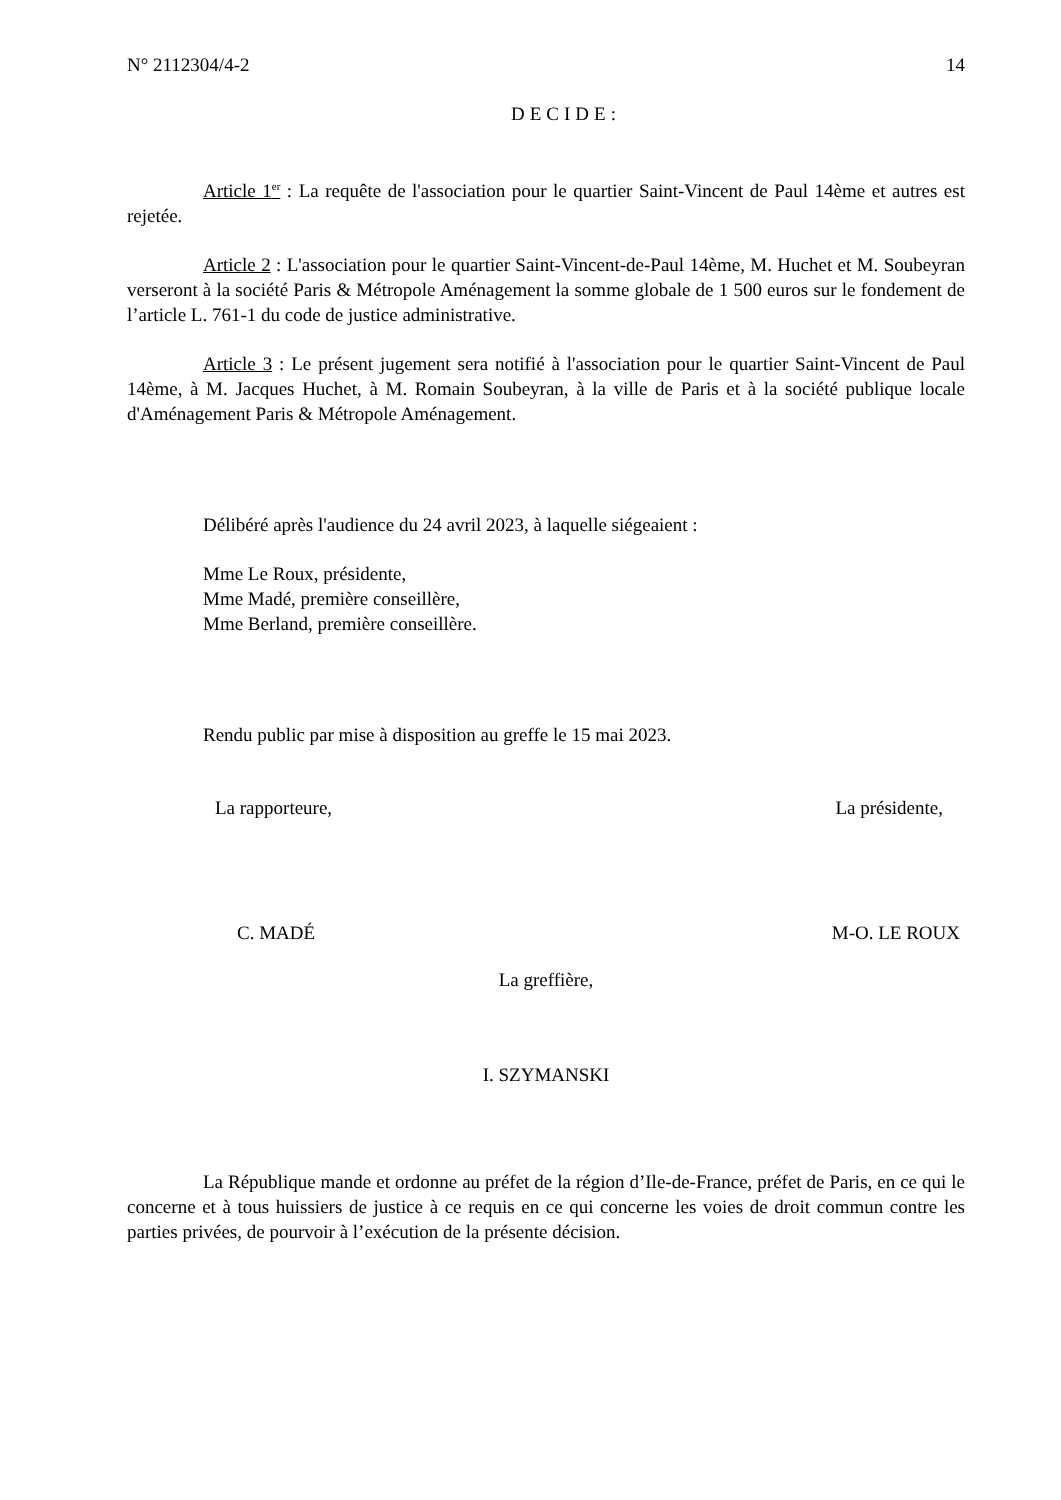N° 2112304/4-2 14
DECIDE:
Article 1<sup>er</sup> : La requête de l'association pour le quartier Saint-Vincent de Paul 14ème et autres est rejetée.
Article 2 : L'association pour le quartier Saint-Vincent-de-Paul 14ème, M. Huchet et M. Soubeyran verseront à la société Paris & Métropole Aménagement la somme globale de 1 500 euros sur le fondement de l’article L. 761-1 du code de justice administrative.
Article 3 : Le présent jugement sera notifié à l'association pour le quartier Saint-Vincent de Paul 14ème, à M. Jacques Huchet, à M. Romain Soubeyran, à la ville de Paris et à la société publique locale d'Aménagement Paris & Métropole Aménagement.
Délibéré après l'audience du 24 avril 2023, à laquelle siégeaient :
Mme Le Roux, présidente,
Mme Madé, première conseillère,
Mme Berland, première conseillère.
Rendu public par mise à disposition au greffe le 15 mai 2023.
La rapporteure, La présidente,
C. MADÉ M-O. LE ROUX
La greffière,
I. SZYMANSKI
La République mande et ordonne au préfet de la région d’Ile-de-France, préfet de Paris, en ce qui le concerne et à tous huissiers de justice à ce requis en ce qui concerne les voies de droit commun contre les parties privées, de pourvoir à l’exécution de la présente décision.